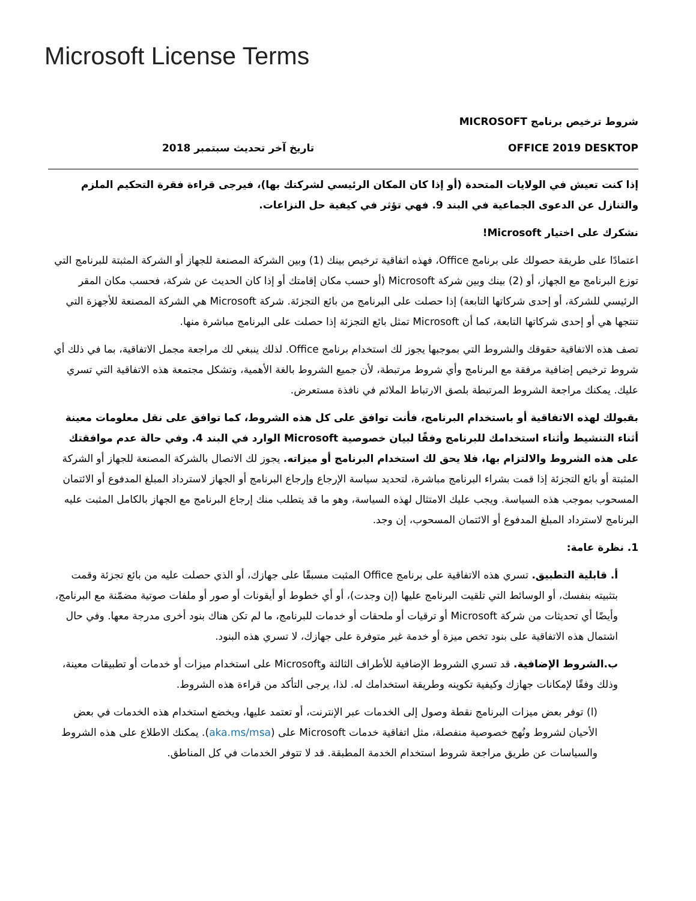Microsoft License Terms
شروط ترخيص برنامج MICROSOFT
OFFICE 2019 DESKTOP تاريخ آخر تحديث سبتمبر 2018
إذا كنت تعيش في الولايات المتحدة (أو إذا كان المكان الرئيسي لشركتك بها)، فيرجى قراءة فقرة التحكيم الملزم والتنازل عن الدعوى الجماعية في البند 9. فهي تؤثر في كيفية حل النزاعات.
نشكرك على اختيار Microsoft!
اعتمادًا على طريقة حصولك على برنامج Office، فهذه اتفاقية ترخيص بينك (1) وبين الشركة المصنعة للجهاز أو الشركة المثبتة للبرنامج التي توزع البرنامج مع الجهاز، أو (2) بينك وبين شركة Microsoft (أو حسب مكان إقامتك أو إذا كان الحديث عن شركة، فحسب مكان المقر الرئيسي للشركة، أو إحدى شركاتها التابعة) إذا حصلت على البرنامج من بائع التجزئة. شركة Microsoft هي الشركة المصنعة للأجهزة التي تنتجها هي أو إحدى شركاتها التابعة، كما أن Microsoft تمثل بائع التجزئة إذا حصلت على البرنامج مباشرة منها.
تصف هذه الاتفاقية حقوقك والشروط التي بموجبها يجوز لك استخدام برنامج Office. لذلك ينبغي لك مراجعة مجمل الاتفاقية، بما في ذلك أي شروط ترخيص إضافية مرفقة مع البرنامج وأي شروط مرتبطة، لأن جميع الشروط بالغة الأهمية، وتشكل مجتمعة هذه الاتفاقية التي تسري عليك. يمكنك مراجعة الشروط المرتبطة بلصق الارتباط الملائم في نافذة مستعرض.
بقبولك لهذه الاتفاقية أو باستخدام البرنامج، فأنت توافق على كل هذه الشروط، كما توافق على نقل معلومات معينة أثناء التنشيط وأثناء استخدامك للبرنامج وفقًا لبيان خصوصية Microsoft الوارد في البند 4. وفي حالة عدم موافقتك على هذه الشروط والالتزام بها، فلا يحق لك استخدام البرنامج أو ميزاته. يجوز لك الاتصال بالشركة المصنعة للجهاز أو الشركة المثبتة أو بائع التجزئة إذا قمت بشراء البرنامج مباشرة، لتحديد سياسة الإرجاع وإرجاع البرنامج أو الجهاز لاسترداد المبلغ المدفوع أو الائتمان المسحوب بموجب هذه السياسة. ويجب عليك الامتثال لهذه السياسة، وهو ما قد يتطلب منك إرجاع البرنامج مع الجهاز بالكامل المثبت عليه البرنامج لاسترداد المبلغ المدفوع أو الائتمان المسحوب، إن وجد.
1. نظرة عامة:
أ. قابلية التطبيق. تسري هذه الاتفاقية على برنامج Office المثبت مسبقًا على جهازك، أو الذي حصلت عليه من بائع تجزئة وقمت بتثبيته بنفسك، أو الوسائط التي تلقيت البرنامج عليها (إن وجدت)، أو أي خطوط أو أيقونات أو صور أو ملفات صوتية مضمّنة مع البرنامج، وأيضًا أي تحديثات من شركة Microsoft أو ترقيات أو ملحقات أو خدمات للبرنامج، ما لم تكن هناك بنود أخرى مدرجة معها. وفي حال اشتمال هذه الاتفاقية على بنود تخص ميزة أو خدمة غير متوفرة على جهازك، لا تسري هذه البنود.
ب.الشروط الإضافية. قد تسري الشروط الإضافية للأطراف الثالثة وMicrosoft على استخدام ميزات أو خدمات أو تطبيقات معينة، وذلك وفقًا لإمكانات جهازك وكيفية تكوينه وطريقة استخدامك له. لذا، يرجى التأكد من قراءة هذه الشروط.
(ا) توفر بعض ميزات البرنامج نقطة وصول إلى الخدمات عبر الإنترنت، أو تعتمد عليها، ويخضع استخدام هذه الخدمات في بعض الأحيان لشروط ونُهج خصوصية منفصلة، مثل اتفاقية خدمات Microsoft على (aka.ms/msa). يمكنك الاطلاع على هذه الشروط والسياسات عن طريق مراجعة شروط استخدام الخدمة المطبقة. قد لا تتوفر الخدمات في كل المناطق.